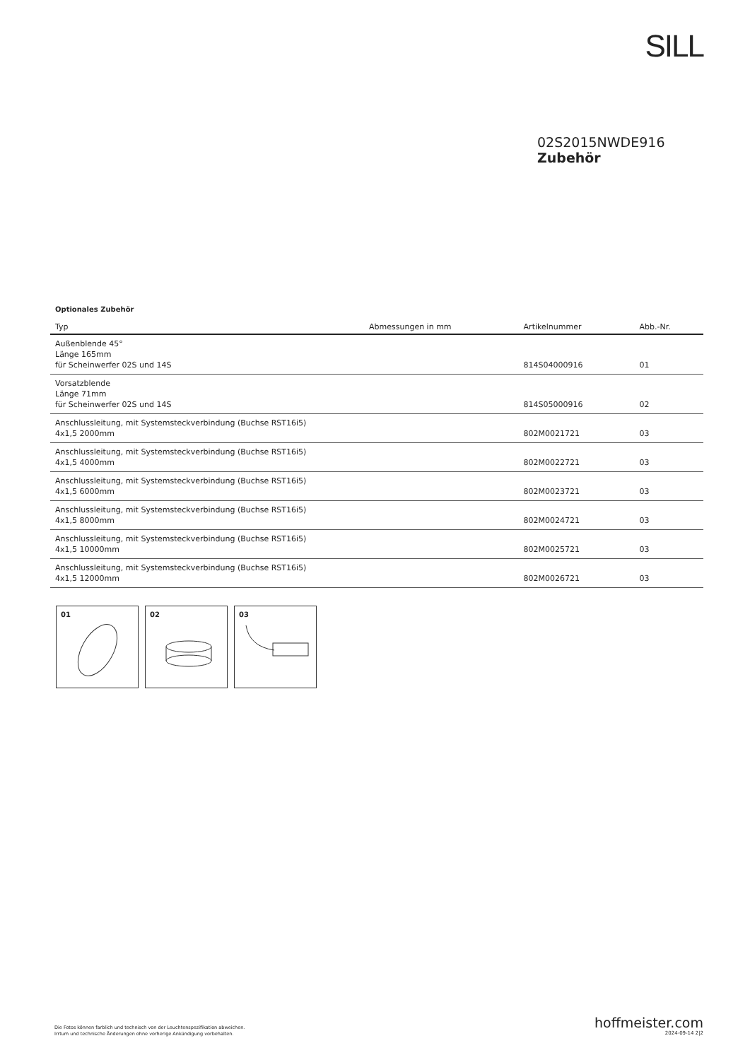SILL
02S2015NWDE916
Zubehör
Optionales Zubehör
| Typ | Abmessungen in mm | Artikelnummer | Abb.-Nr. |
| --- | --- | --- | --- |
| Außenblende 45° Länge 165mm für Scheinwerfer 02S und 14S | | 814S04000916 | 01 |
| Vorsatzblende Länge 71mm für Scheinwerfer 02S und 14S | | 814S05000916 | 02 |
| Anschlussleitung, mit Systemsteckverbindung (Buchse RST16i5) 4x1,5 2000mm | | 802M0021721 | 03 |
| Anschlussleitung, mit Systemsteckverbindung (Buchse RST16i5) 4x1,5 4000mm | | 802M0022721 | 03 |
| Anschlussleitung, mit Systemsteckverbindung (Buchse RST16i5) 4x1,5 6000mm | | 802M0023721 | 03 |
| Anschlussleitung, mit Systemsteckverbindung (Buchse RST16i5) 4x1,5 8000mm | | 802M0024721 | 03 |
| Anschlussleitung, mit Systemsteckverbindung (Buchse RST16i5) 4x1,5 10000mm | | 802M0025721 | 03 |
| Anschlussleitung, mit Systemsteckverbindung (Buchse RST16i5) 4x1,5 12000mm | | 802M0026721 | 03 |
01 02 03
Die Fotos können farblich und technisch von der Leuchtenspezifikation abweichen.
Irrtum und technische Änderungen ohne vorherige Ankündigung vorbehalten.
hoffmeister.com
2024-09-14 2|2